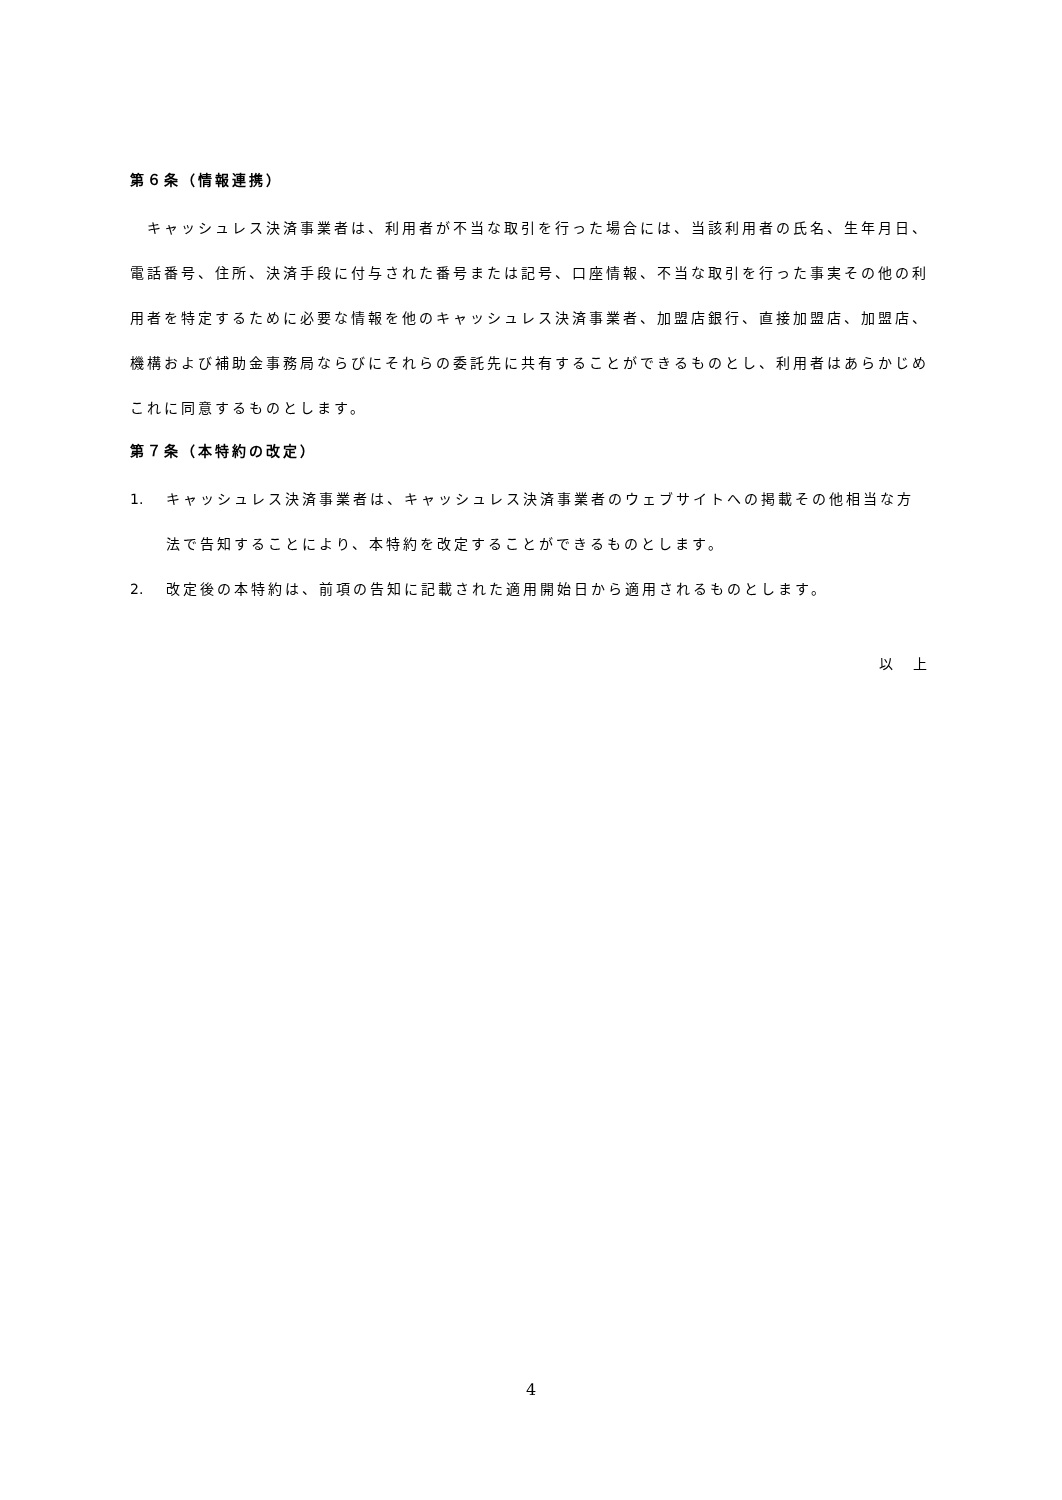第６条（情報連携）
　キャッシュレス決済事業者は、利用者が不当な取引を行った場合には、当該利用者の氏名、生年月日、電話番号、住所、決済手段に付与された番号または記号、口座情報、不当な取引を行った事実その他の利用者を特定するために必要な情報を他のキャッシュレス決済事業者、加盟店銀行、直接加盟店、加盟店、機構および補助金事務局ならびにそれらの委託先に共有することができるものとし、利用者はあらかじめこれに同意するものとします。
第７条（本特約の改定）
1. キャッシュレス決済事業者は、キャッシュレス決済事業者のウェブサイトへの掲載その他相当な方法で告知することにより、本特約を改定することができるものとします。
2. 改定後の本特約は、前項の告知に記載された適用開始日から適用されるものとします。
以　上
4